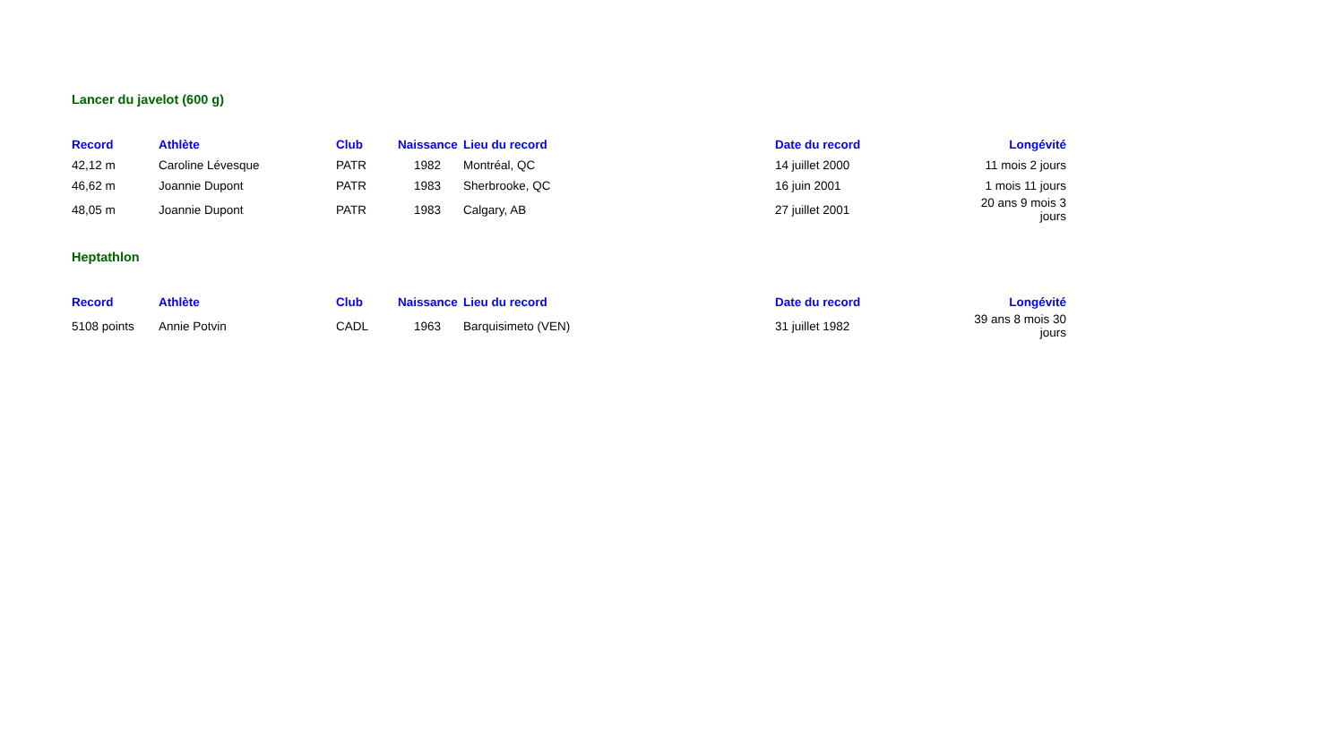Lancer du javelot (600 g)
| Record | Athlète | Club | Naissance | Lieu du record | Date du record | Longévité |
| --- | --- | --- | --- | --- | --- | --- |
| 42,12 m | Caroline Lévesque | PATR | 1982 | Montréal, QC | 14 juillet 2000 | 11 mois 2 jours |
| 46,62 m | Joannie Dupont | PATR | 1983 | Sherbrooke, QC | 16 juin 2001 | 1 mois 11 jours |
| 48,05 m | Joannie Dupont | PATR | 1983 | Calgary, AB | 27 juillet 2001 | 20 ans 9 mois 3 jours |
Heptathlon
| Record | Athlète | Club | Naissance | Lieu du record | Date du record | Longévité |
| --- | --- | --- | --- | --- | --- | --- |
| 5108 points | Annie Potvin | CADL | 1963 | Barquisimeto (VEN) | 31 juillet 1982 | 39 ans 8 mois 30 jours |